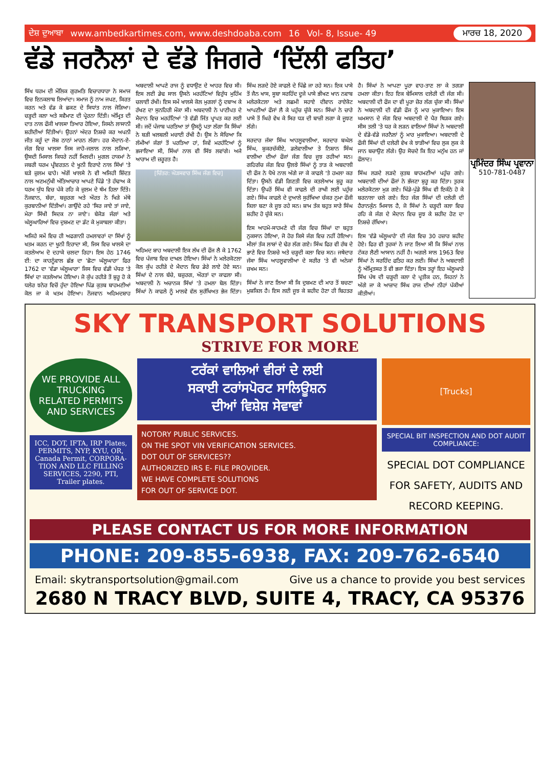ਦੇਸ਼ ਦੁਆਬਾ www.ambedkartimes.com, www.deshdoaba.com 16 Vol- 8, Issue- 49 ਮਾਰਚ 18, 2020
ਵੱਡੇ ਜਰਨੈਲਾਂ ਦੇ ਵੱਡੇ ਜਿਗਰੇ ‘ਦਿੱਲੀ ਫਤਿਹ’
ਸਿੱਖ ਧਰਮ ਦੀ ਮੌਲਿਕ ਗੁਰਮਤਿ ਵਿਚਾਰਧਾਰਾ ਨੇ ਸਮਾਜ ਵਿਚ ਇਨਕਲਾਬ ਲਿਆਂਦਾ। ਸਮਾਜ ਨੂੰ ਨਾਮ ਜਪਣ, ਕਿਰਤ ਕਰਨ ਅਤੇ ਵੰਡ ਕੇ ਛਕਣ ਦੇ ਸਿਧਾਂਤ ਨਾਲ ਜੋੜਿਆ। ਚੜ੍ਹਦੀ ਕਲਾ ਅਤੇ ਸਵੈਮਾਣ ਦੀ ਪ੍ਰੇਰਨਾ ਦਿੱਤੀ। ਅੰਮ੍ਰਿਤ ਦੀ ਦਾਤ ਨਾਲ ਫੌਜੀ ਖਾਲਸਾ ਤਿਆਰ ਹੋਇਆ, ਜਿਸਨੇ ਲਾਸਾਨੀ ਸ਼ਹੀਦੀਆਂ ਦਿੱਤੀਆਂ। ਉਹਨਾਂ ਅੰਦਰ ਨਿਸ਼ਚੇ ਕਰ ਅਪਨੀ ਜੀਤ ਕਰੂੰ ਦਾ ਜੋਸ਼ ਠਾਠਾਂ ਮਾਰਨ ਲੱਗਾ। ਹਰ ਮੈਦਾਨ-ਏ-ਜੰਗ ਵਿਚ ਖਾਲਸਾ ਜਿਸ ਜਾਹੋ-ਜਲਾਲ ਨਾਲ ਲੜਿਆ, ਉਸਦੀ ਮਿਸਾਲ ਕਿਧਰੇ ਨਹੀਂ ਮਿਲਦੀ। ਮੁਗਲ ਹਾਕਮਾਂ ਨੇ ਜਬਰੀ ਧਰਮ ਪ੍ਰੀਵਰਤਨ ਦੇ ਖੂਨੀ ਇਰਾਦੇ ਨਾਲ ਸਿੱਖਾਂ 'ਤੇ ਬੜੇ ਜ਼ੁਲਮ ਢਾਹੇ। ਅੱਗੋਂ ਖਾਲਸੇ ਨੇ ਵੀ ਅਜਿਹੀ ਸ਼ਿੱਦਤ ਨਾਲ ਅਣਮਨੁੱਖੀ ਅੱਤਿਆਚਾਰ ਆਪਣੇ ਪਿੰਡੇ 'ਤੇ ਹੰਢਾਅ ਕੇ ਧਰਮ ਯੁੱਧ ਵਿਚ ਪੱਕੇ ਰਹਿ ਕੇ ਜ਼ੁਲਮ ਦੇ ਥੰਮ ਹਿਲਾ ਦਿੱਤੇ। ਨੌਜਵਾਨ, ਬੱਚਾ, ਬਜ਼ੁਰਗ ਅਤੇ ਔਰਤ ਨੇ ਖਿੜੇ ਮੱਥੇ ਕੁਰਬਾਨੀਆਂ ਦਿੱਤੀਆਂ। ਗਾਉਂਦੇ ਰਹੇ 'ਸਿਰ ਜਾਏ ਤਾਂ ਜਾਏ, ਮੇਰਾ ਸਿੱਖੀ ਸਿਦਕ ਨਾ ਜਾਏ'। ਬੇਜੋੜ ਜੰਗਾਂ ਅਤੇ ਘੱਲੂਘਾਰਿਆਂ ਵਿਚ ਦੁਸ਼ਮਣ ਦਾ ਡੱਟ ਕੇ ਮੁਕਾਬਲਾ ਕੀਤਾ।
ਅਜਿਹੇ ਸਮੇਂ ਵਿਚ ਹੀ ਅਫਗਾਨੀ ਹਮਲਾਵਰਾਂ ਦਾ ਸਿੱਖਾਂ ਨੂੰ ਖਤਮ ਕਰਨ ਦਾ ਖੂਨੀ ਇਰਾਦਾ ਸੀ, ਜਿਸ ਵਿਚ ਖਾਲਸੇ ਦਾ ਕਤਲੇਆਮ ਦੋ ਦਹਾਕੇ ਚਲਦਾ ਰਿਹਾ। ਇਸ ਹੇਠ 1746 ਈ: ਦਾ ਕਾਹਨੂੰਵਾਲ ਛੰਭ ਦਾ 'ਛੋਟਾ ਘੱਲੂਘਾਰਾ' ਫਿਰ 1762 ਦਾ 'ਵੱਡਾ ਘੱਲੂਘਾਰਾ' ਜਿਸ ਵਿਚ ਵੱਡੀ ਪੱਧਰ 'ਤੇ ਸਿੱਖਾਂ ਦਾ ਕਤਲੇਆਮ ਹੋਇਆ। ਜੋ ਕੁੱਪ ਰਹੀੜੇ ਤੋਂ ਸ਼ੁਰੂ ਹੋ ਕੇ ਧਲੇਰ ਝਨੇਰ ਵਿਚੋਂ ਹੁੰਦਾ ਹੋਇਆ ਪਿੰਡ ਕੁਤਬ ਬਾਹਮਣੀਆਂ ਕੋਲ ਜਾ ਕੇ ਖਤਮ ਹੋਇਆ। ਨੌਜਵਾਨ ਅਹਿਮਦਸ਼ਾਹ ਅਬਦਾਲੀ ਆਪਣੇ ਰਾਜ ਨੂੰ ਵਧਾਉਣ ਦੇ ਆਹਰ ਵਿਚ ਸੀ। ਇਸ ਲਈ ਡੇਢ ਸਾਲ ਉਸਨੇ ਮਰਹੱਟਿਆਂ ਵਿਰੁੱਧ ਮੁਹਿੰਮ ਚਲਾਈ ਰੱਖੀ। ਇਸ ਸਮੇਂ ਖਾਲਸੇ ਕੋਲ ਮੁਗਲਾਂ ਨੂੰ ਦਬਾਅ ਕੇ ਰੱਖਣ ਦਾ ਸੁਨਹਿਰੀ ਮੌਕਾ ਸੀ। ਅਬਦਾਲੀ ਨੇ ਪਾਣੀਪਤ ਦੇ ਮੈਦਾਨ ਵਿਚ ਮਰਹੱਟਿਆਂ 'ਤੇ ਵੱਡੀ ਜਿੱਤ ਪ੍ਰਾਪਤ ਕਰ ਲਈ ਸੀ। ਜਦੋਂ ਪੰਜਾਬ ਪਰਤਿਆ ਤਾਂ ਉਸਨੂੰ ਪਤਾ ਲੱਗਾ ਕਿ ਸਿੰਘਾਂ ਨੇ ਬੜੀ ਖਲਬਲੀ ਮਚਾਈ ਰੱਖੀ ਹੈ। ਉਸ ਨੇ ਸੋਚਿਆ ਕਿ ਲੰਮੀਆਂ ਜੰਗਾਂ ਤੋਂ ਪਰਤਿਆ ਹਾਂ, ਜਿਵੇਂ ਮਰਹੱਟਿਆਂ ਨੂੰ ਭਜਾਇਆ ਸੀ, ਸਿੰਘਾਂ ਨਾਲ ਵੀ ਸਿੱਝ ਲਵਾਂਗੇ। ਅਜੇ ਆਰਾਮ ਦੀ ਜ਼ਰੂਰਤ ਹੈ।
[ਚਿੱਤਰ: ਘੋੜਸਵਾਰ ਸਿੰਘ ਜੰਗ ਵਿਚ]
ਅਹਿਮਦ ਸ਼ਾਹ ਅਬਦਾਲੀ ਇਕ ਲੱਖ ਦੀ ਫੌਜ ਲੈ ਕੇ 1762 ਵਿਚ ਪੰਜਾਬ ਵਿਚ ਦਾਖਲ ਹੋਇਆ। ਸਿੰਘਾਂ ਨੇ ਮਲੇਰਕੋਟਲਾ ਕੋਲ ਕੁੱਪ ਰਹੀੜੇ ਦੇ ਮੈਦਾਨ ਵਿਚ ਡੇਰੇ ਲਾਏ ਹੋਏ ਸਨ। ਸਿੰਘਾਂ ਦੇ ਨਾਲ ਬੱਚੇ, ਬਜ਼ੁਰਗ, ਔਰਤਾਂ ਦਾ ਕਾਫਲਾ ਸੀ। ਅਬਦਾਲੀ ਨੇ ਅਚਾਨਕ ਸਿੱਖਾਂ 'ਤੇ ਹਮਲਾ ਬੋਲ ਦਿੱਤਾ। ਸਿੰਘਾਂ ਨੇ ਕਾਫਲੇ ਨੂੰ ਮਾਲਵੇ ਵੱਲ ਸੁਰੱਖਿਅਤ ਭੇਜ ਦਿੱਤਾ। ਸਿੰਘ ਲੜਦੇ ਹੋਏ ਕਾਫਲੇ ਦੇ ਪਿੱਛੇ ਜਾ ਰਹੇ ਸਨ। ਇਕ ਪਾਸੇ ਤੋਂ ਜੈਨ ਖਾਸ, ਸੂਬਾ ਸਰਹਿੰਦ ਦੂਜੇ ਪਾਸੇ ਭੀਖਣ ਖਾਨ ਨਵਾਬ ਮਲੇਰਕੋਟਲਾ ਅਤੇ ਲਛਮੀ ਸਹਾਏ ਦੀਵਾਨ ਰਾਏਕੋਟ ਆਪਣੀਆਂ ਫੌਜਾਂ ਲੈ ਕੇ ਪਹੁੰਚ ਚੁੱਕੇ ਸਨ। ਸਿੰਘਾਂ ਨੇ ਚਾਰੇ ਪਾਸੇ ਤੋਂ ਘਿਰੇ ਵੇਖ ਕੇ ਸਿਰ ਧੜ ਦੀ ਬਾਜ਼ੀ ਲਗਾ ਕੇ ਜੂਝਣ ਲੱਗੇ।
ਸਰਦਾਰ ਜੱਸਾ ਸਿੰਘ ਆਹਲੂਵਾਲੀਆ, ਸਰਦਾਰ ਬਘੇਲ ਸਿੰਘ, ਸ਼ੁਕਰਚੱਕੀਏ, ਡਲੇਵਾਲੀਆ ਤੇ ਨਿਸ਼ਾਨ ਸਿੰਘ ਵਾਲੀਆ ਦੀਆਂ ਫੌਜਾਂ ਜੰਗ ਵਿਚ ਜੂਝ ਰਹੀਆਂ ਸਨ। ਗਹਿਗੱਚ ਜੰਗ ਵਿਚ ਉਲਝੇ ਸਿੰਘਾਂ ਨੂੰ ਤਾੜ ਕੇ ਅਬਦਾਲੀ ਦੀ ਫੌਜ ਨੇ ਧੋਖੇ ਨਾਲ ਅੱਗੇ ਜਾ ਕੇ ਕਾਫਲੇ 'ਤੇ ਹਮਲਾ ਕਰ ਦਿੱਤਾ। ਉਸਨੇ ਵੱਡੀ ਗਿਣਤੀ ਵਿਚ ਕਤਲੇਆਮ ਸ਼ੁਰੂ ਕਰ ਦਿੱਤਾ। ਉਪਰੋਂ ਸਿੰਘ ਵੀ ਕਾਫਲੇ ਦੀ ਰਾਖੀ ਲਈ ਪਹੁੰਚ ਗਏ। ਸਿੰਘ ਕਾਫਲੇ ਦੇ ਦੁਆਲੇ ਸੁਰੱਖਿਆ ਚੱਕਰ ਨੁਮਾ ਫੌਜੀ ਕਿਲਾ ਬਣਾ ਕੇ ਜੂਝ ਰਹੇ ਸਨ। ਸ਼ਾਮ ਤੱਕ ਬਹੁਤ ਸਾਰੇ ਸਿੰਘ ਸ਼ਹੀਦ ਹੋ ਚੁੱਕੇ ਸਨ।
ਇਸ ਆਹਮੋ-ਸਾਹਮਣੇ ਦੀ ਜੰਗ ਵਿਚ ਸਿੰਘਾਂ ਦਾ ਬਹੁਤ ਨੁਕਸਾਨ ਹੋਇਆ, ਜੋ ਹੋਰ ਕਿਸੇ ਜੰਗ ਵਿਚ ਨਹੀਂ ਹੋਇਆ। ਮੀਲਾਂ ਤੱਕ ਲਾਸ਼ਾਂ ਦੇ ਢੇਰ ਲੱਗ ਗਏ। ਸਿੰਘ ਫਿਰ ਵੀ ਰੱਬ ਦੇ ਭਾਣੇ ਵਿਚ ਨਿਸ਼ਚੇ ਅਤੇ ਚੜ੍ਹਦੀ ਕਲਾ ਵਿਚ ਸਨ। ਜਥੇਦਾਰ ਜੱਸਾ ਸਿੰਘ ਆਹਲੂਵਾਲੀਆ ਦੇ ਸਰੀਰ 'ਤੇ ਵੀ ਅਨੇਕਾਂ ਜ਼ਖਮ ਸਨ।
ਸਿੰਘਾਂ ਨੇ ਜਾਣ ਲਿਆ ਸੀ ਕਿ ਦੁਸ਼ਮਣ ਦੀ ਮਾਰ ਤੋਂ ਬਚਣਾ ਮੁਸ਼ਕਿਲ ਹੈ। ਇਸ ਲਈ ਜੂਝ ਕੇ ਸ਼ਹੀਦ ਹੋਣਾ ਹੀ ਬਿਹਤਰ ਹੈ। ਸਿੰਘਾਂ ਨੇ ਆਪਣਾ ਪੂਰਾ ਵਾਹ-ਤਾਣ ਲਾ ਕੇ ਤਗੜਾ ਹਮਲਾ ਕੀਤਾ। ਇਹ ਇਕ ਬੇਮਿਸਾਲ ਦਲੇਰੀ ਦੀ ਜੰਗ ਸੀ। ਅਬਦਾਲੀ ਦੀ ਫੌਜ ਦਾ ਵੀ ਪੂਰਾ ਜ਼ੋਰ ਲੱਗ ਚੁੱਕਾ ਸੀ। ਸਿੰਘਾਂ ਨੇ ਅਬਦਾਲੀ ਦੀ ਵੱਡੀ ਫੌਜ ਨੂੰ ਮਾਰ ਮੁਕਾਇਆ। ਇਸ ਘਮਸਾਨ ਦੇ ਜੰਗ ਵਿਚ ਅਬਦਾਲੀ ਦੇ ਪੈਰ ਥਿੜਕ ਗਏ। ਸੀਸ ਤਲੀ 'ਤੇ ਧਰ ਕੇ ਲੜਨ ਵਾਲਿਆਂ ਸਿੰਘਾਂ ਨੇ ਅਬਦਾਲੀ ਦੇ ਵੱਡੇ-ਵੱਡੇ ਜਰਨੈਲਾਂ ਨੂੰ ਮਾਰ ਮੁਕਾਇਆ। ਅਬਦਾਲੀ ਦੇ ਫੌਜੀ ਸਿੰਘਾਂ ਦੀ ਦਲੇਰੀ ਵੇਖ ਕੇ ਝਾੜੀਆਂ ਵਿਚ ਲੁਕ ਲੁਕ ਕੇ ਜਾਨ ਬਚਾਉਣ ਲੱਗੇ। ਉਹ ਸੋਚਦੇ ਕਿ ਇਹ ਮਨੁੱਖ ਹਨ ਜਾਂ ਫੌਲਾਦ।
ਸਿੰਘ ਲੜਦੇ ਲੜਦੇ ਕੁਤਬ ਬਾਹਮਣੀਆਂ ਪਹੁੰਚ ਗਏ। ਅਬਦਾਲੀ ਦੀਆਂ ਫੌਜਾਂ ਨੇ ਭੱਜਣਾ ਸ਼ੁਰੂ ਕਰ ਦਿੱਤਾ। ਤੁਰਕ ਮਲੇਰਕੋਟਲਾ ਮੁੜ ਗਏ। ਖਿੰਡੇ-ਪੁੰਡੇ ਸਿੰਘ ਵੀ ਇਕੱਠੇ ਹੋ ਕੇ ਬਰਨਾਲਾ ਚਲੇ ਗਏ। ਇਹ ਜੰਗ ਸਿੰਘਾਂ ਦੀ ਦਲੇਰੀ ਦੀ ਹੈਰਾਨਕੁੰਨ ਮਿਸਾਲ ਹੈ, ਜੋ ਸਿੰਘਾਂ ਨੇ ਚੜ੍ਹਦੀ ਕਲਾ ਵਿਚ ਰਹਿ ਕੇ ਜੰਗ ਦੇ ਮੈਦਾਨ ਵਿਚ ਜੂਝ ਕੇ ਸ਼ਹੀਦ ਹੋਣ ਦਾ ਨਿਸ਼ਚੇ ਰੱਖਿਆ।
ਇਸ 'ਵੱਡੇ ਘੱਲੂਘਾਰੇ' ਦੀ ਜੰਗ ਵਿਚ 30 ਹਜ਼ਾਰ ਸ਼ਹੀਦ ਹੋਏ। ਫਿਰ ਵੀ ਤੁਰਕਾਂ ਨੇ ਜਾਣ ਲਿਆ ਸੀ ਕਿ ਸਿੰਘਾਂ ਨਾਲ ਟੱਕਰ ਲੈਣੀ ਆਸਾਨ ਨਹੀਂ ਹੈ। ਅਗਲੇ ਸਾਲ 1963 ਵਿਚ ਸਿੰਘਾਂ ਨੇ ਸਰਹਿੰਦ ਫਤਿਹ ਕਰ ਲਈ। ਸਿੰਘਾਂ ਨੇ ਅਬਦਾਲੀ ਨੂੰ ਅੰਮ੍ਰਿਤਸਰ ਤੋਂ ਵੀ ਭਜਾ ਦਿੱਤਾ। ਇਸ ਤਰ੍ਹਾਂ ਇਹ ਘੱਲੂਘਾਰੇ ਸਿੱਖ ਪੰਥ ਦੀ ਚੜ੍ਹਦੀ ਕਲਾ ਦੇ ਪ੍ਰਤੀਕ ਹਨ, ਜਿਹਨਾਂ ਨੇ ਅੱਗੇ ਜਾ ਕੇ ਆਜ਼ਾਦ ਸਿੰਘ ਰਾਜ ਦੀਆਂ ਨੀਹਾਂ ਪੱਕੀਆਂ ਕੀਤੀਆਂ।
ਪ੍ਰਮਿੰਦਰ ਸਿੰਘ ਪ੍ਰਵਾਨਾ
510-781-0487
SKY TRANSPORT SOLUTIONS
STRIVE FOR MORE
WE PROVIDE ALL TRUCKING RELATED PERMITS AND SERVICES
ICC, DOT, IFTA, IRP Plates, PERMITS, NYP, KYU, OR, Canada Permit, CORPORA-TION AND LLC FILLING SERVICES, 2290, PTI, Trailer plates.
ਟਰੱਕਾਂ ਵਾਲਿਆਂ ਵੀਰਾਂ ਦੇ ਲਈ
ਸਕਾਈ ਟਰਾਂਸਪੋਰਟ ਸਾਲਿਊਸ਼ਨ
ਦੀਆਂ ਵਿਸ਼ੇਸ਼ ਸੇਵਾਵਾਂ
NOTORY PUBLIC SERVICES.
ON THE SPOT VIN VERIFICATION SERVICES.
DOT OUT OF SERVICES??
AUTHORIZED IRS E- FILE PROVIDER.
WE HAVE COMPLETE SOLUTIONS
FOR OUT OF SERVICE DOT.
[Trucks]
SPECIAL BIT INSPECTION AND DOT AUDIT COMPLIANCE:
SPECIAL DOT COMPLIANCE FOR SAFETY, AUDITS AND RECORD KEEPING.
PLEASE CONTACT US FOR MORE INFORMATION
PHONE: 209-855-6938, FAX: 209-762-6540
Email: skytransportsolution@gmail.com Give us a chance to provide you best services
2680 N TRACY BLVD, SUITE 4, TRACY, CA 95376